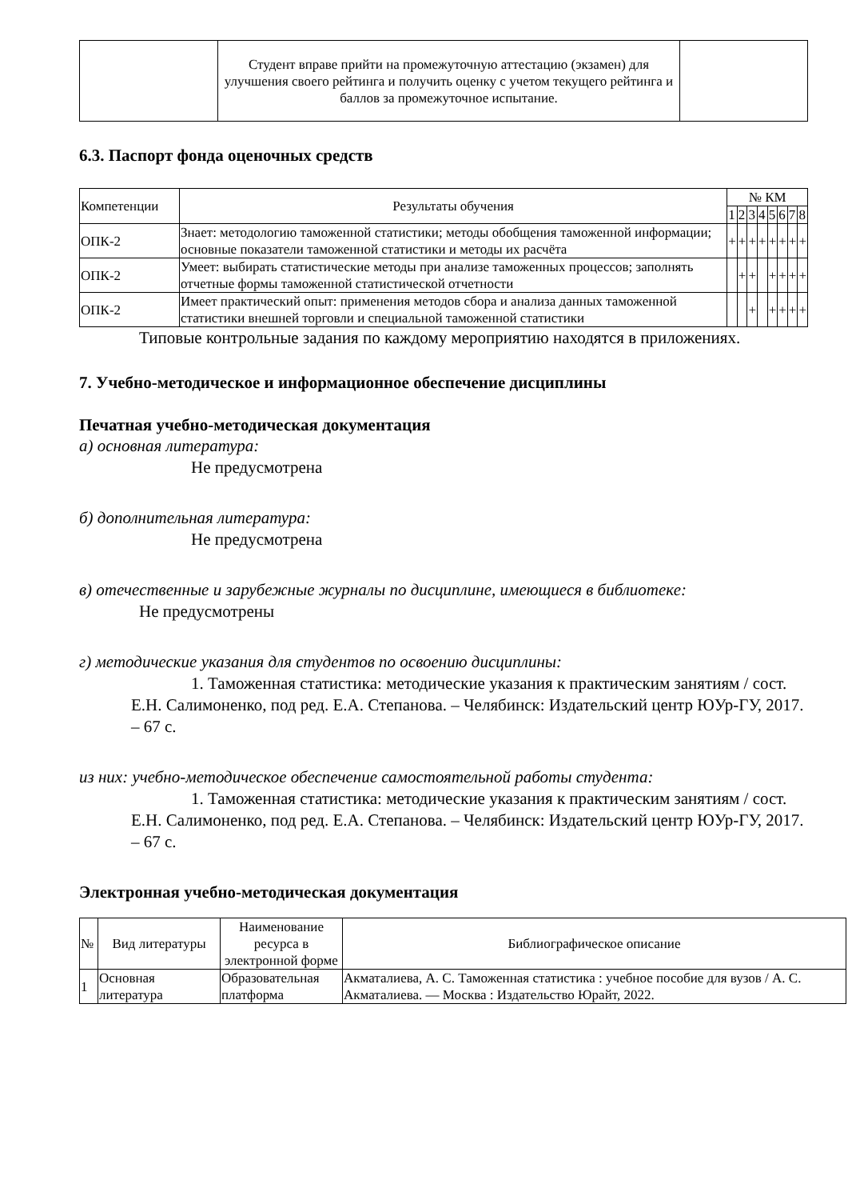| | Студент вправе прийти на промежуточную аттестацию (экзамен) для улучшения своего рейтинга и получить оценку с учетом текущего рейтинга и баллов за промежуточное испытание. | |
6.3. Паспорт фонда оценочных средств
| Компетенции | Результаты обучения | № КМ | | | | | | | |
| | | 1 | 2 | 3 | 4 | 5 | 6 | 7 | 8 |
| ОПК-2 | Знает: методологию таможенной статистики; методы обобщения таможенной информации; основные показатели таможенной статистики и методы их расчёта | + | + | + | + | + | + | + | + |
| ОПК-2 | Умеет: выбирать статистические методы при анализе таможенных процессов; заполнять отчетные формы таможенной статистической отчетности | | + | + | | + | + | + | + |
| ОПК-2 | Имеет практический опыт: применения методов сбора и анализа данных таможенной статистики внешней торговли и специальной таможенной статистики | | | + | | + | + | + | + |
Типовые контрольные задания по каждому мероприятию находятся в приложениях.
7. Учебно-методическое и информационное обеспечение дисциплины
Печатная учебно-методическая документация
а) основная литература:
Не предусмотрена
б) дополнительная литература:
Не предусмотрена
в) отечественные и зарубежные журналы по дисциплине, имеющиеся в библиотеке:
Не предусмотрены
г) методические указания для студентов по освоению дисциплины:
1. Таможенная статистика: методические указания к практическим занятиям / сост. Е.Н. Салимоненко, под ред. Е.А. Степанова. – Челябинск: Издательский центр ЮУр-ГУ, 2017. – 67 с.
из них: учебно-методическое обеспечение самостоятельной работы студента:
1. Таможенная статистика: методические указания к практическим занятиям / сост. Е.Н. Салимоненко, под ред. Е.А. Степанова. – Челябинск: Издательский центр ЮУр-ГУ, 2017. – 67 с.
Электронная учебно-методическая документация
| № | Вид литературы | Наименование ресурса в электронной форме | Библиографическое описание |
| 1 | Основная литература | Образовательная платформа | Акматалиева, А. С. Таможенная статистика : учебное пособие для вузов / А. С. Акматалиева. — Москва : Издательство Юрайт, 2022. |